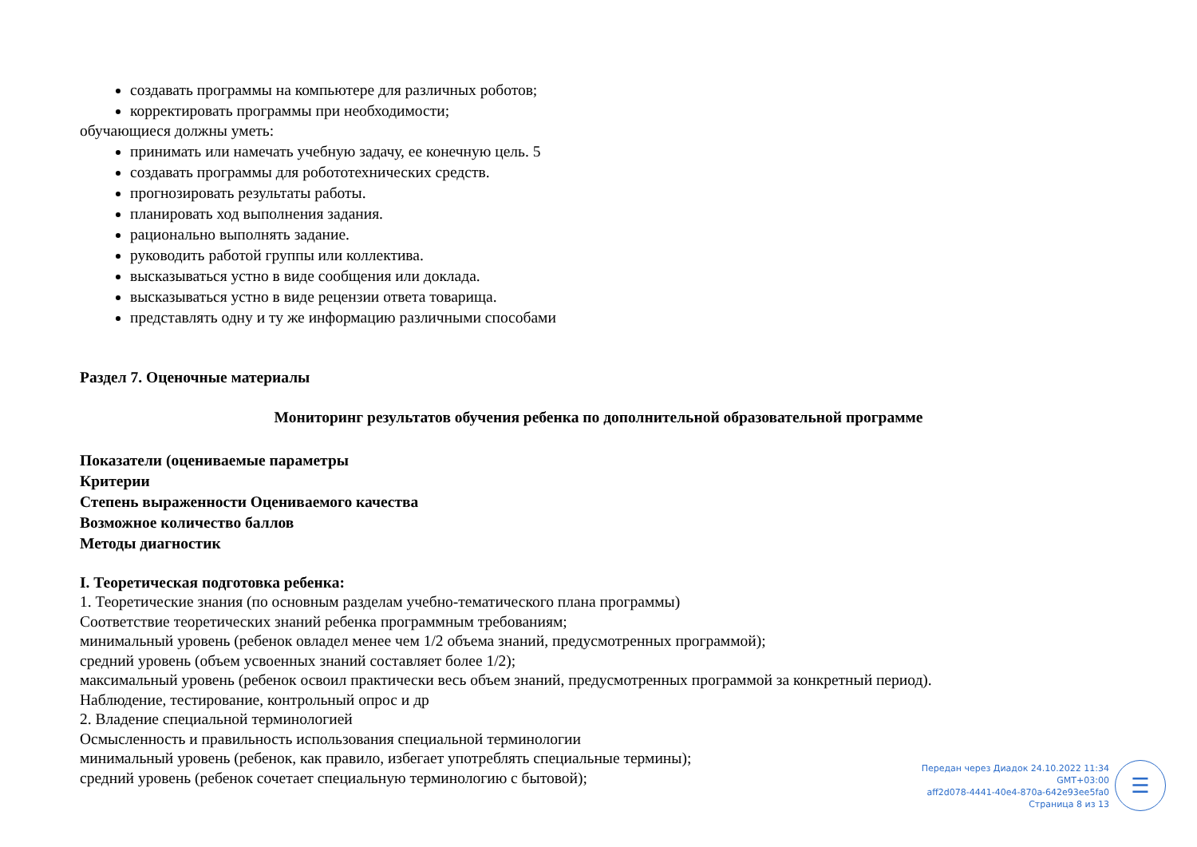создавать программы на компьютере для различных роботов;
корректировать программы при необходимости;
обучающиеся должны уметь:
принимать или намечать учебную задачу, ее конечную цель. 5
создавать программы для робототехнических средств.
прогнозировать результаты работы.
планировать ход выполнения задания.
рационально выполнять задание.
руководить работой группы или коллектива.
высказываться устно в виде сообщения или доклада.
высказываться устно в виде рецензии ответа товарища.
представлять одну и ту же информацию различными способами
Раздел 7. Оценочные материалы
Мониторинг результатов обучения ребенка по дополнительной образовательной программе
Показатели (оцениваемые параметры
Критерии
Степень выраженности Оцениваемого качества
Возможное количество баллов
Методы диагностик
I. Теоретическая подготовка ребенка:
1. Теоретические знания (по основным разделам учебно-тематического плана программы)
Соответствие теоретических знаний ребенка программным требованиям;
минимальный уровень (ребенок овладел менее чем 1/2 объема знаний, предусмотренных программой);
средний уровень (объем усвоенных знаний составляет более 1/2);
максимальный уровень (ребенок освоил практически весь объем знаний, предусмотренных программой за конкретный период).
Наблюдение, тестирование, контрольный опрос и др
2. Владение специальной терминологией
Осмысленность и правильность использования специальной терминологии
минимальный уровень (ребенок, как правило, избегает употреблять специальные термины);
средний уровень (ребенок сочетает специальную терминологию с бытовой);
Передан через Диадок 24.10.2022 11:34 GMT+03:00
aff2d078-4441-40e4-870a-642e93ee5fa0
Страница 8 из 13
☰